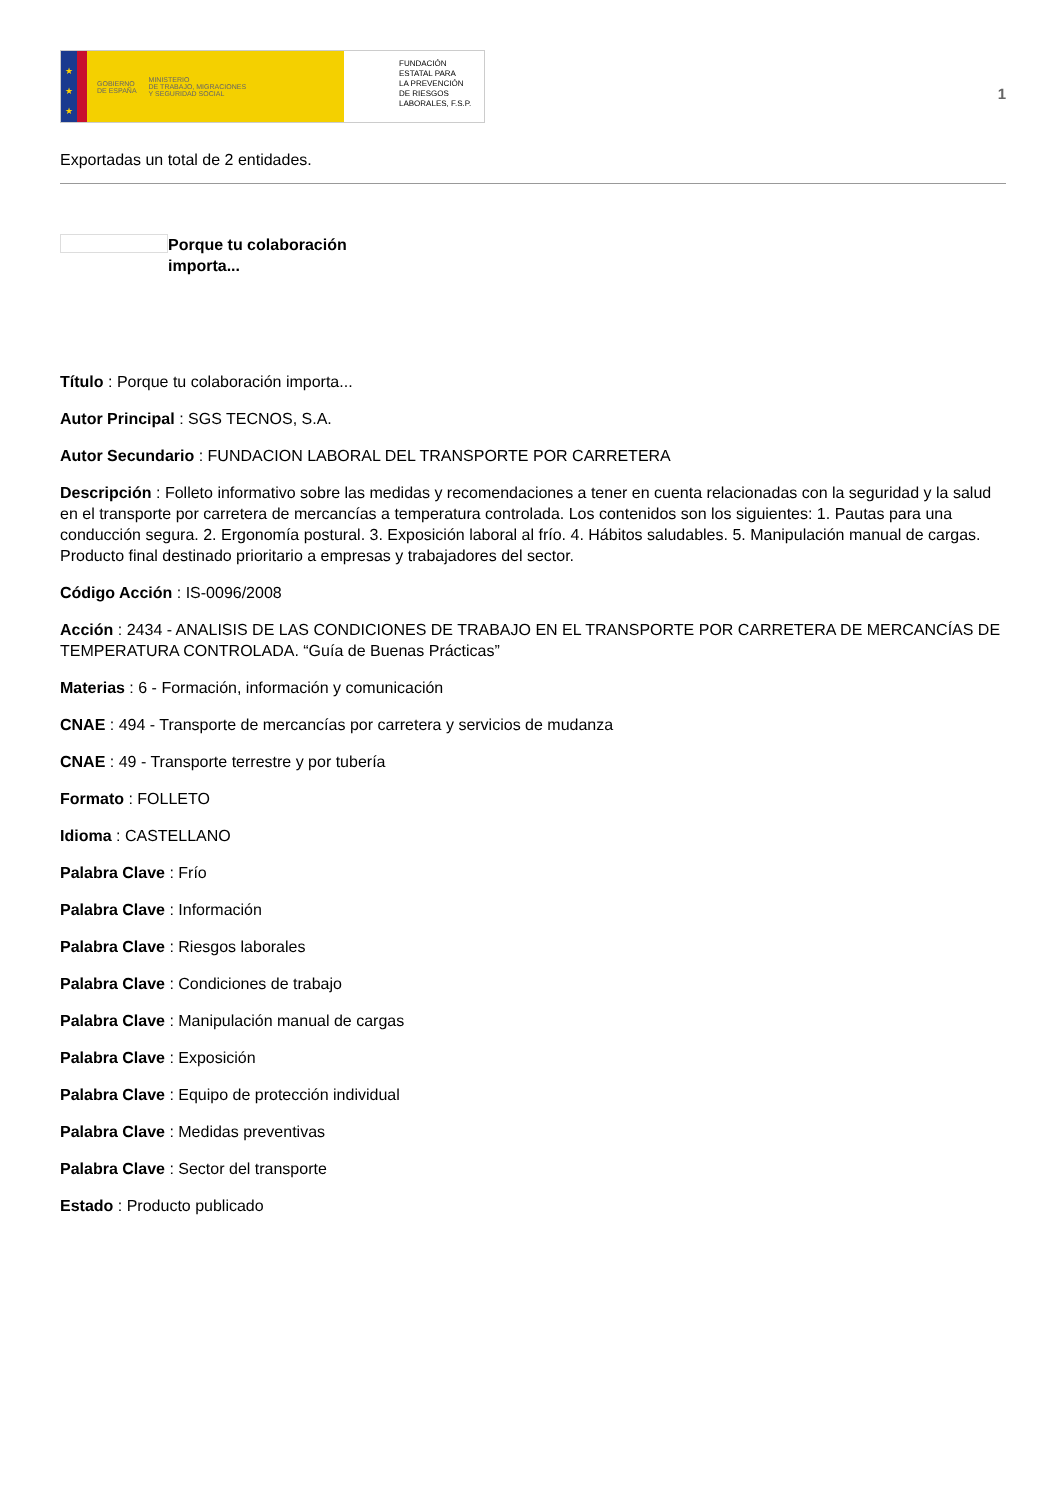★
★
★
GOBIERNO
DE ESPAÑA MINISTERIO
DE TRABAJO, MIGRACIONES
Y SEGURIDAD SOCIAL
FUNDACIÓN
ESTATAL PARA
LA PREVENCIÓN
DE RIESGOS
LABORALES, F.S.P.
1
Exportadas un total de 2 entidades.
Porque tu colaboración importa...
Título : Porque tu colaboración importa...
Autor Principal : SGS TECNOS, S.A.
Autor Secundario : FUNDACION LABORAL DEL TRANSPORTE POR CARRETERA
Descripción : Folleto informativo sobre las medidas y recomendaciones a tener en cuenta relacionadas con la seguridad y la salud en el transporte por carretera de mercancías a temperatura controlada. Los contenidos son los siguientes: 1. Pautas para una conducción segura. 2. Ergonomía postural. 3. Exposición laboral al frío. 4. Hábitos saludables. 5. Manipulación manual de cargas. Producto final destinado prioritario a empresas y trabajadores del sector.
Código Acción : IS-0096/2008
Acción : 2434 - ANALISIS DE LAS CONDICIONES DE TRABAJO EN EL TRANSPORTE POR CARRETERA DE MERCANCÍAS DE TEMPERATURA CONTROLADA. “Guía de Buenas Prácticas”
Materias : 6 - Formación, información y comunicación
CNAE : 494 - Transporte de mercancías por carretera y servicios de mudanza
CNAE : 49 - Transporte terrestre y por tubería
Formato : FOLLETO
Idioma : CASTELLANO
Palabra Clave : Frío
Palabra Clave : Información
Palabra Clave : Riesgos laborales
Palabra Clave : Condiciones de trabajo
Palabra Clave : Manipulación manual de cargas
Palabra Clave : Exposición
Palabra Clave : Equipo de protección individual
Palabra Clave : Medidas preventivas
Palabra Clave : Sector del transporte
Estado : Producto publicado